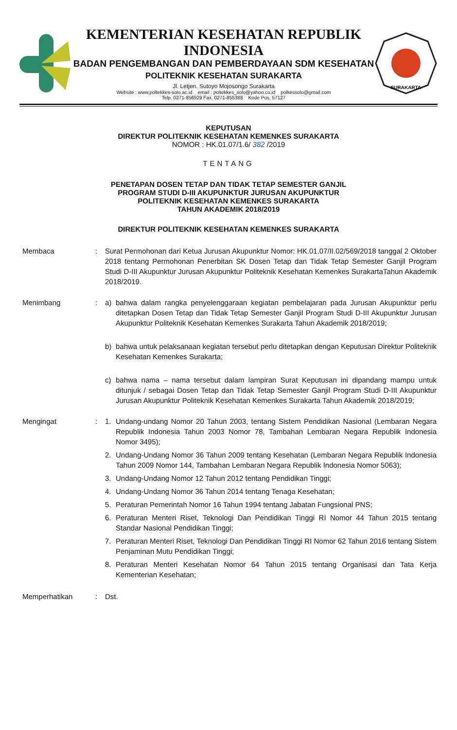KEMENTERIAN KESEHATAN REPUBLIK INDONESIA
BADAN PENGEMBANGAN DAN PEMBERDAYAAN SDM KESEHATAN
POLITEKNIK KESEHATAN SURAKARTA
Jl. Letjen. Sutoyo Mojosongo Surakarta
Website : www.poltekkes-solo.ac.id email : poltekkes_solo@yahoo.co.id polkessolo@gmail.com
Telp. 0271-856929 Fax. 0271-855388 Kode Pos. 57127
SURAKARTA
KEPUTUSAN
DIREKTUR POLITEKNIK KESEHATAN KEMENKES SURAKARTA
NOMOR : HK.01.07/1.6/ 382 /2019
TENTANG
PENETAPAN DOSEN TETAP DAN TIDAK TETAP SEMESTER GANJIL
PROGRAM STUDI D-III AKUPUNKTUR JURUSAN AKUPUNKTUR
POLITEKNIK KESEHATAN KEMENKES SURAKARTA
TAHUN AKADEMIK 2018/2019
DIREKTUR POLITEKNIK KESEHATAN KEMENKES SURAKARTA
Membaca : Surat Permohonan dari Ketua Jurusan Akupunktur Nomor: HK.01.07/II.02/569/2018 tanggal 2 Oktober 2018 tentang Permohonan Penerbitan SK Dosen Tetap dan Tidak Tetap Semester Ganjil Program Studi D-III Akupunktur Jurusan Akupunktur Politeknik Kesehatan Kemenkes SurakartaTahun Akademik 2018/2019.
Menimbang : a) bahwa dalam rangka penyelenggaraan kegiatan pembelajaran pada Jurusan Akupunktur perlu ditetapkan Dosen Tetap dan Tidak Tetap Semester Ganjil Program Studi D-III Akupunktur Jurusan Akupunktur Politeknik Kesehatan Kemenkes Surakarta Tahun Akademik 2018/2019;
b) bahwa untuk pelaksanaan kegiatan tersebut perlu ditetapkan dengan Keputusan Direktur Politeknik Kesehatan Kemenkes Surakarta;
c) bahwa nama – nama tersebut dalam lampiran Surat Keputusan ini dipandang mampu untuk ditunjuk / sebagai Dosen Tetap dan Tidak Tetap Semester Ganjil Program Studi D-III Akupunktur Jurusan Akupunktur Politeknik Kesehatan Kemenkes Surakarta Tahun Akademik 2018/2019;
Mengingat : 1. Undang-undang Nomor 20 Tahun 2003, tentang Sistem Pendidikan Nasional (Lembaran Negara Republik Indonesia Tahun 2003 Nomor 78, Tambahan Lembaran Negara Republik Indonesia Nomor 3495);
2. Undang-Undang Nomor 36 Tahun 2009 tentang Kesehatan (Lembaran Negara Republik Indonesia Tahun 2009 Nomor 144, Tambahan Lembaran Negara Republik Indonesia Nomor 5063);
3. Undang-Undang Nomor 12 Tahun 2012 tentang Pendidikan Tinggi;
4. Undang-Undang Nomor 36 Tahun 2014 tentang Tenaga Kesehatan;
5. Peraturan Pemerintah Nomor 16 Tahun 1994 tentang Jabatan Fungsional PNS;
6. Peraturan Menteri Riset, Teknologi Dan Pendidikan Tinggi RI Nomor 44 Tahun 2015 tentang Standar Nasional Pendidikan Tinggi;
7. Peraturan Menteri Riset, Teknologi Dan Pendidikan Tinggi RI Nomor 62 Tahun 2016 tentang Sistem Penjaminan Mutu Pendidikan Tinggi;
8. Peraturan Menteri Kesehatan Nomor 64 Tahun 2015 tentang Organisasi dan Tata Kerja Kementerian Kesehatan;
Memperhatikan : Dst.